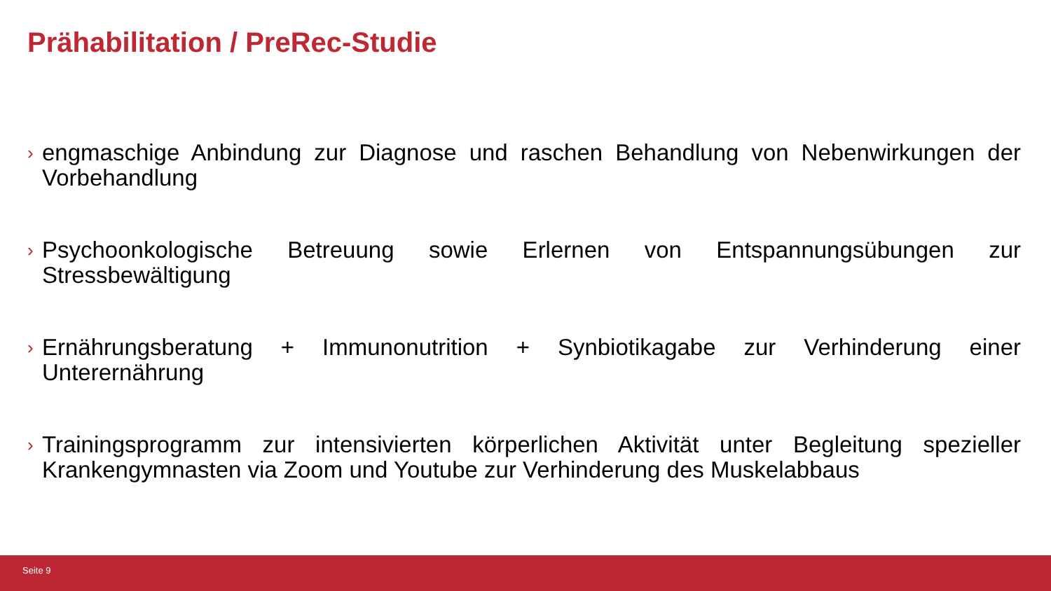Prähabilitation / PreRec-Studie
› engmaschige Anbindung zur Diagnose und raschen Behandlung von Nebenwirkungen der Vorbehandlung
› Psychoonkologische Betreuung sowie Erlernen von Entspannungsübungen zur Stressbewältigung
› Ernährungsberatung + Immunonutrition + Synbiotikagabe zur Verhinderung einer Unterernährung
› Trainingsprogramm zur intensivierten körperlichen Aktivität unter Begleitung spezieller Krankengymnasten via Zoom und Youtube zur Verhinderung des Muskelabbaus
Seite 9